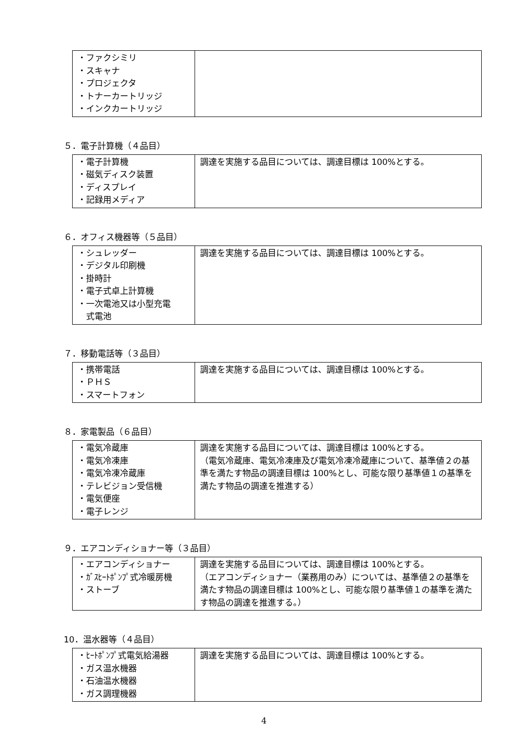| ・ファクシミリ ・スキャナ ・プロジェクタ ・トナーカートリッジ ・インクカートリッジ | |
５．電子計算機（４品目）
| ・電子計算機 ・磁気ディスク装置 ・ディスプレイ ・記録用メディア | 調達を実施する品目については、調達目標は 100%とする。 |
６．オフィス機器等（５品目）
| ・シュレッダー ・デジタル印刷機 ・掛時計 ・電子式卓上計算機 ・一次電池又は小型充電 式電池 | 調達を実施する品目については、調達目標は 100%とする。 |
７．移動電話等（３品目）
| ・携帯電話 ・ＰＨＳ ・スマートフォン | 調達を実施する品目については、調達目標は 100%とする。 |
８．家電製品（６品目）
| ・電気冷蔵庫 ・電気冷凍庫 ・電気冷凍冷蔵庫 ・テレビジョン受信機 ・電気便座 ・電子レンジ | 調達を実施する品目については、調達目標は 100%とする。 （電気冷蔵庫、電気冷凍庫及び電気冷凍冷蔵庫について、基準値２の基準を満たす物品の調達目標は 100%とし、可能な限り基準値１の基準を満たす物品の調達を推進する） |
９．エアコンディショナー等（３品目）
| ・エアコンディショナー ・ｶﾞｽﾋｰﾄﾎﾟﾝﾌﾟ式冷暖房機 ・ストーブ | 調達を実施する品目については、調達目標は 100%とする。 （エアコンディショナー（業務用のみ）については、基準値２の基準を満たす物品の調達目標は 100%とし、可能な限り基準値１の基準を満たす物品の調達を推進する。） |
10．温水器等（４品目）
| ・ﾋｰﾄﾎﾟﾝﾌﾟ式電気給湯器 ・ガス温水機器 ・石油温水機器 ・ガス調理機器 | 調達を実施する品目については、調達目標は 100%とする。 |
4